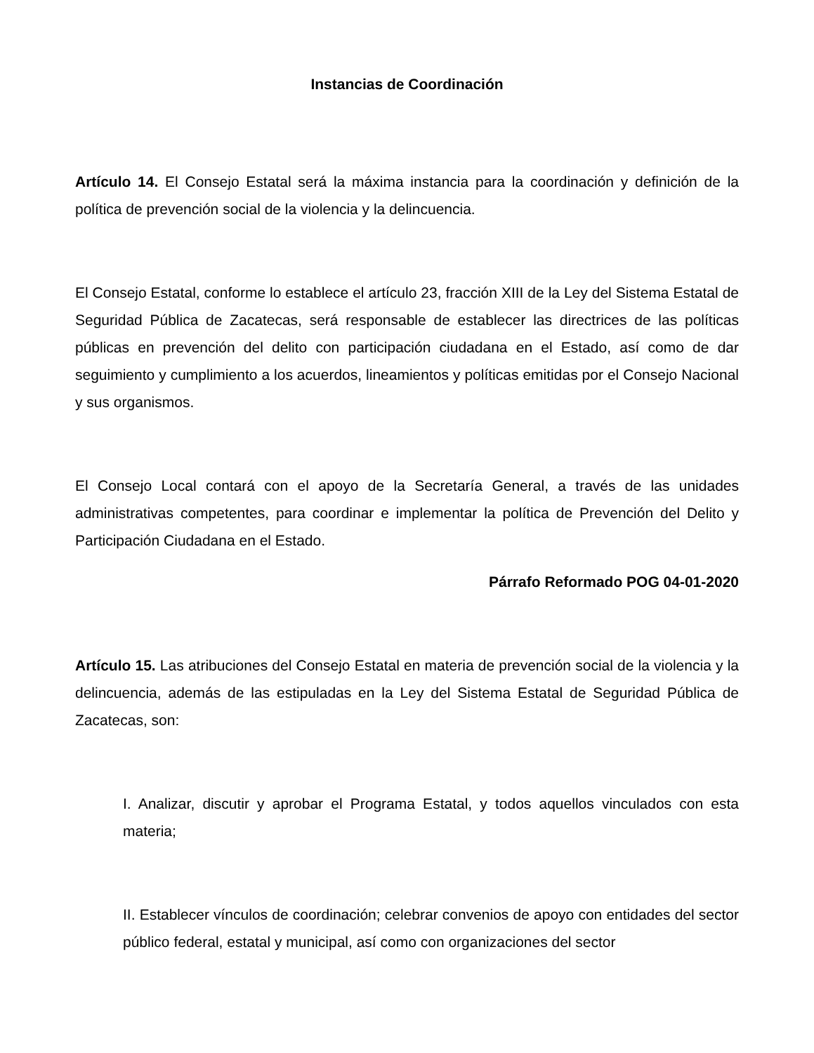Instancias de Coordinación
Artículo 14. El Consejo Estatal será la máxima instancia para la coordinación y definición de la política de prevención social de la violencia y la delincuencia.
El Consejo Estatal, conforme lo establece el artículo 23, fracción XIII de la Ley del Sistema Estatal de Seguridad Pública de Zacatecas, será responsable de establecer las directrices de las políticas públicas en prevención del delito con participación ciudadana en el Estado, así como de dar seguimiento y cumplimiento a los acuerdos, lineamientos y políticas emitidas por el Consejo Nacional y sus organismos.
El Consejo Local contará con el apoyo de la Secretaría General, a través de las unidades administrativas competentes, para coordinar e implementar la política de Prevención del Delito y Participación Ciudadana en el Estado.
Párrafo Reformado POG 04-01-2020
Artículo 15. Las atribuciones del Consejo Estatal en materia de prevención social de la violencia y la delincuencia, además de las estipuladas en la Ley del Sistema Estatal de Seguridad Pública de Zacatecas, son:
I. Analizar, discutir y aprobar el Programa Estatal, y todos aquellos vinculados con esta materia;
II. Establecer vínculos de coordinación; celebrar convenios de apoyo con entidades del sector público federal, estatal y municipal, así como con organizaciones del sector